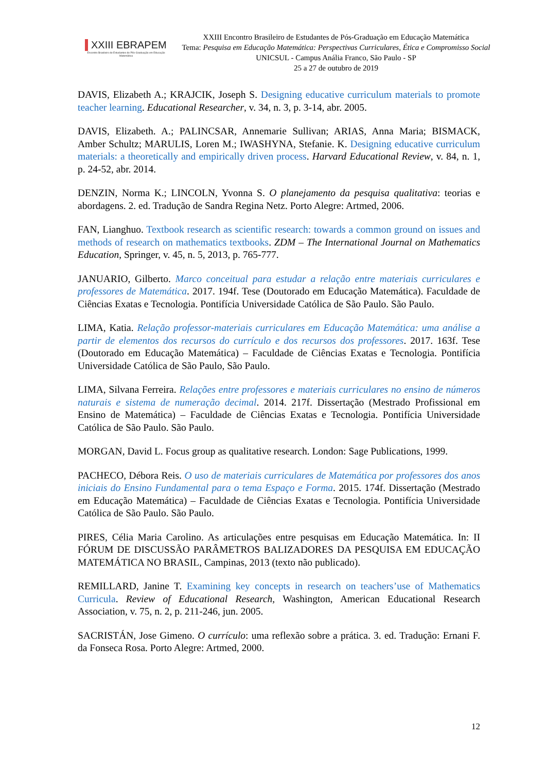XXIII EBRAPEM
Encontro Brasileiro de Estudantes de Pós-Graduação em Educação Matemática
XXIII Encontro Brasileiro de Estudantes de Pós-Graduação em Educação Matemática
Tema: Pesquisa em Educação Matemática: Perspectivas Curriculares, Ética e Compromisso Social
UNICSUL - Campus Anália Franco, São Paulo - SP
25 a 27 de outubro de 2019
DAVIS, Elizabeth A.; KRAJCIK, Joseph S. Designing educative curriculum materials to promote teacher learning. Educational Researcher, v. 34, n. 3, p. 3-14, abr. 2005.
DAVIS, Elizabeth. A.; PALINCSAR, Annemarie Sullivan; ARIAS, Anna Maria; BISMACK, Amber Schultz; MARULIS, Loren M.; IWASHYNA, Stefanie. K. Designing educative curriculum materials: a theoretically and empirically driven process. Harvard Educational Review, v. 84, n. 1, p. 24-52, abr. 2014.
DENZIN, Norma K.; LINCOLN, Yvonna S. O planejamento da pesquisa qualitativa: teorias e abordagens. 2. ed. Tradução de Sandra Regina Netz. Porto Alegre: Artmed, 2006.
FAN, Lianghuo. Textbook research as scientific research: towards a common ground on issues and methods of research on mathematics textbooks. ZDM – The International Journal on Mathematics Education, Springer, v. 45, n. 5, 2013, p. 765-777.
JANUARIO, Gilberto. Marco conceitual para estudar a relação entre materiais curriculares e professores de Matemática. 2017. 194f. Tese (Doutorado em Educação Matemática). Faculdade de Ciências Exatas e Tecnologia. Pontifícia Universidade Católica de São Paulo. São Paulo.
LIMA, Katia. Relação professor-materiais curriculares em Educação Matemática: uma análise a partir de elementos dos recursos do currículo e dos recursos dos professores. 2017. 163f. Tese (Doutorado em Educação Matemática) – Faculdade de Ciências Exatas e Tecnologia. Pontifícia Universidade Católica de São Paulo, São Paulo.
LIMA, Silvana Ferreira. Relações entre professores e materiais curriculares no ensino de números naturais e sistema de numeração decimal. 2014. 217f. Dissertação (Mestrado Profissional em Ensino de Matemática) – Faculdade de Ciências Exatas e Tecnologia. Pontifícia Universidade Católica de São Paulo. São Paulo.
MORGAN, David L. Focus group as qualitative research. London: Sage Publications, 1999.
PACHECO, Débora Reis. O uso de materiais curriculares de Matemática por professores dos anos iniciais do Ensino Fundamental para o tema Espaço e Forma. 2015. 174f. Dissertação (Mestrado em Educação Matemática) – Faculdade de Ciências Exatas e Tecnologia. Pontifícia Universidade Católica de São Paulo. São Paulo.
PIRES, Célia Maria Carolino. As articulações entre pesquisas em Educação Matemática. In: II FÓRUM DE DISCUSSÃO PARÂMETROS BALIZADORES DA PESQUISA EM EDUCAÇÃO MATEMÁTICA NO BRASIL, Campinas, 2013 (texto não publicado).
REMILLARD, Janine T. Examining key concepts in research on teachers’use of Mathematics Curricula. Review of Educational Research, Washington, American Educational Research Association, v. 75, n. 2, p. 211-246, jun. 2005.
SACRISTÁN, Jose Gimeno. O currículo: uma reflexão sobre a prática. 3. ed. Tradução: Ernani F. da Fonseca Rosa. Porto Alegre: Artmed, 2000.
12